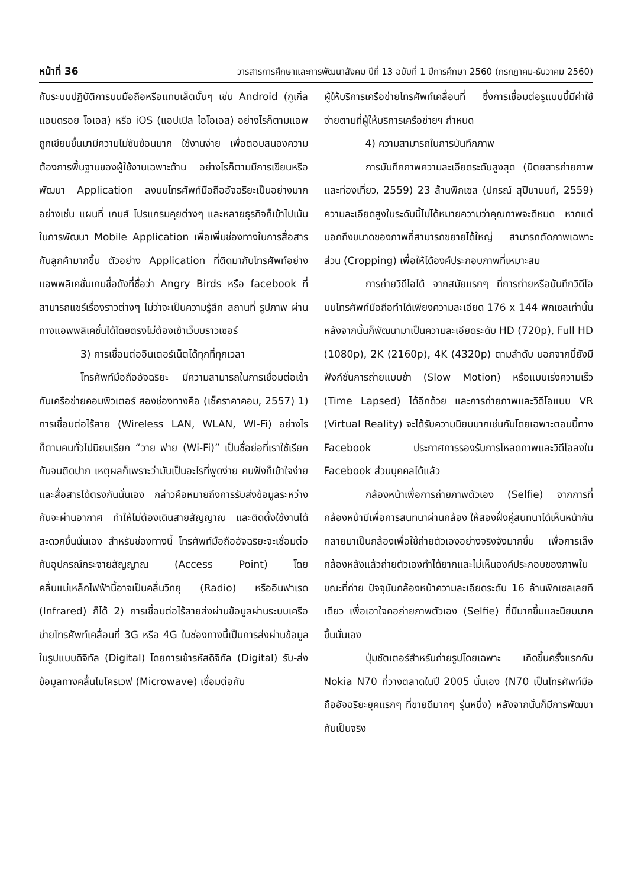หน้าที่ 36 วารสารการศึกษาและการพัฒนาสังคม ปีที่ 13 ฉบับที่ 1 ปีการศึกษา 2560 (กรกฎาคม-ธันวาคม 2560)
กับระบบปฏิบัติการบนมือถือหรือแทบเล็ตนั้นๆ เช่น Android (กูเกิ้ล แอนดรอย โอเอส) หรือ iOS (แอปเปิล ไอโอเอส) อย่างไรก็ตามแอพถูกเขียนขึ้นมามีความไม่ซับซ้อนมาก ใช้งานง่าย เพื่อตอบสนองความต้องการพื้นฐานของผู้ใช้งานเฉพาะด้าน อย่างไรก็ตามมีการเขียนหรือพัฒนา Application ลงบนโทรศัพท์มือถืออัจฉริยะเป็นอย่างมาก อย่างเช่น แผนที่ เกมส์ โปรแกรมคุยต่างๆ และหลายธุรกิจก็เข้าไปเน้นในการพัฒนา Mobile Application เพื่อเพิ่มช่องทางในการสื่อสารกับลูกค้ามากขึ้น ตัวอย่าง Application ที่ติดมากับโทรศัพท์อย่างแอพพลิเคชั่นเกมชื่อดังที่ชื่อว่า Angry Birds หรือ facebook ที่สามารถแชร์เรื่องราวต่างๆ ไม่ว่าจะเป็นความรู้สึก สถานที่ รูปภาพ ผ่านทางแอพพลิเคชั่นได้โดยตรงไม่ต้องเข้าเว็บบราวเซอร์
3) การเชื่อมต่ออินเตอร์เน็ตได้ทุกที่ทุกเวลา
โทรศัพท์มือถืออัจฉริยะ มีความสามารถในการเชื่อมต่อเข้ากับเครือข่ายคอมพิวเตอร์ สองช่องทางคือ (เช็คราคาคอม, 2557) 1) การเชื่อมต่อไร้สาย (Wireless LAN, WLAN, WI-Fi) อย่างไรก็ตามคนทั่วไปนิยมเรียก “วาย ฟาย (Wi-Fi)” เป็นชื่อย่อที่เราใช้เรียกกันจนติดปาก เหตุผลก็เพราะว่ามันเป็นอะไรที่พูดง่าย คนฟังก็เข้าใจง่ายและสื่อสารได้ตรงกันนั่นเอง กล่าวคือหมายถึงการรับส่งข้อมูลระหว่างกันจะผ่านอากาศ ทำให้ไม่ต้องเดินสายสัญญาณ และติดตั้งใช้งานได้สะดวกขึ้นนั่นเอง สำหรับช่องทางนี้ โทรศัพท์มือถืออัจฉริยะจะเชื่อมต่อกับอุปกรณ์กระจายสัญญาณ (Access Point) โดยคลื่นแม่เหล็กไฟฟ้านี้อาจเป็นคลื่นวิทยุ (Radio) หรืออินฟาเรด (Infrared) ก็ได้ 2) การเชื่อมต่อไร้สายส่งผ่านข้อมูลผ่านระบบเครือข่ายโทรศัพท์เคลื่อนที่ 3G หรือ 4G ในช่องทางนี้เป็นการส่งผ่านข้อมูลในรูปแบบดิจิทัล (Digital) โดยการเข้ารหัสดิจิทัล (Digital) รับ-ส่งข้อมูลทางคลื่นไมโครเวฟ (Microwave) เชื่อมต่อกับ
ผู้ให้บริการเครือข่ายโทรศัพท์เคลื่อนที่ ซึ่งการเชื่อมต่อรูแบบนี้มีค่าใช้จ่ายตามที่ผู้ให้บริการเครือข่ายฯ กำหนด
4) ความสามารถในการบันทึกภาพ
การบันทึกภาพความละเอียดระดับสูงสุด (นิตยสารถ่ายภาพและท่องเที่ยว, 2559) 23 ล้านพิกเซล (ปกรณ์ สุปินานนท์, 2559) ความละเอียดสูงในระดับนี้ไม่ได้หมายความว่าคุณภาพจะดีหมด หากแต่บอกถึงขนาดของภาพที่สามารถขยายได้ใหญ่ สามารถตัดภาพเฉพาะส่วน (Cropping) เพื่อให้ได้องค์ประกอบภาพที่เหมาะสม
การถ่ายวิดีโอได้ จากสมัยแรกๆ ที่การถ่ายหรือบันทึกวิดีโอบนโทรศัพท์มือถือทำได้เพียงความละเอียด 176 x 144 พิกเซลเท่านั้น หลังจากนั้นก็พัฒนามาเป็นความละเอียดระดับ HD (720p), Full HD (1080p), 2K (2160p), 4K (4320p) ตามลำดับ นอกจากนี้ยังมีฟังก์ชั่นการถ่ายแบบช้า (Slow Motion) หรือแบบเร่งความเร็ว (Time Lapsed) ได้อีกด้วย และการถ่ายภาพและวิดีโอแบบ VR (Virtual Reality) จะได้รับความนิยมมากเช่นกันโดยเฉพาะตอนนี้ทาง Facebook ประกาศการรองรับการโหลดภาพและวิดีโอลงใน Facebook ส่วนบุคคลได้แล้ว
กล้องหน้าเพื่อการถ่ายภาพตัวเอง (Selfie) จากการที่กล้องหน้ามีเพื่อการสนทนาผ่านกล้อง ให้สองฝั่งคู่สนทนาได้เห็นหน้ากัน กลายมาเป็นกล้องเพื่อใช้ถ่ายตัวเองอย่างจริงจังมากขึ้น เพื่อการเล็งกล้องหลังแล้วถ่ายตัวเองทำได้ยากและไม่เห็นองค์ประกอบของภาพในขณะที่ถ่าย ปัจจุบันกล้องหน้าความละเอียดระดับ 16 ล้านพิกเซลเลยทีเดียว เพื่อเอาใจคอถ่ายภาพตัวเอง (Selfie) ที่มีมากขึ้นและนิยมมากขึ้นนั่นเอง
ปุ่มชัตเตอร์สำหรับถ่ายรูปโดยเฉพาะ เกิดขึ้นครั้งแรกกับ Nokia N70 ที่วางตลาดในปี 2005 นั่นเอง (N70 เป็นโทรศัพท์มือถืออัจฉริยะยุคแรกๆ ที่ขายดีมากๆ รุ่นหนึ่ง) หลังจากนั้นก็มีการพัฒนากันเป็นจริง